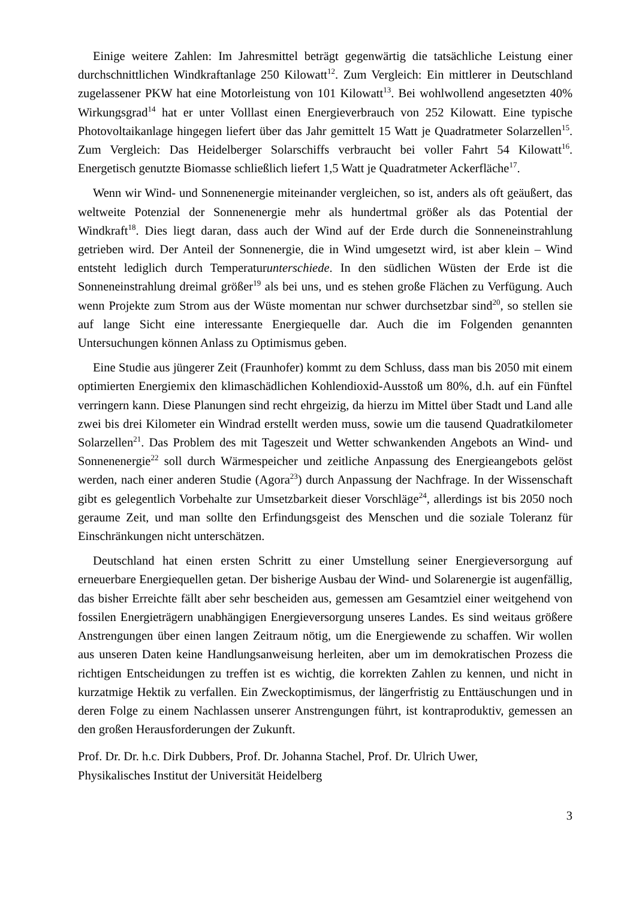Einige weitere Zahlen: Im Jahresmittel beträgt gegenwärtig die tatsächliche Leistung einer durchschnittlichen Windkraftanlage 250 Kilowatt<sup>12</sup>. Zum Vergleich: Ein mittlerer in Deutschland zugelassener PKW hat eine Motorleistung von 101 Kilowatt<sup>13</sup>. Bei wohlwollend angesetzten 40% Wirkungsgrad<sup>14</sup> hat er unter Volllast einen Energieverbrauch von 252 Kilowatt. Eine typische Photovoltaikanlage hingegen liefert über das Jahr gemittelt 15 Watt je Quadratmeter Solarzellen<sup>15</sup>. Zum Vergleich: Das Heidelberger Solarschiffs verbraucht bei voller Fahrt 54 Kilowatt<sup>16</sup>. Energetisch genutzte Biomasse schließlich liefert 1,5 Watt je Quadratmeter Ackerfläche<sup>17</sup>.
Wenn wir Wind- und Sonnenenergie miteinander vergleichen, so ist, anders als oft geäußert, das weltweite Potenzial der Sonnenenergie mehr als hundertmal größer als das Potential der Windkraft<sup>18</sup>. Dies liegt daran, dass auch der Wind auf der Erde durch die Sonneneinstrahlung getrieben wird. Der Anteil der Sonnenergie, die in Wind umgesetzt wird, ist aber klein – Wind entsteht lediglich durch Temperaturunterschiede. In den südlichen Wüsten der Erde ist die Sonneneinstrahlung dreimal größer<sup>19</sup> als bei uns, und es stehen große Flächen zu Verfügung. Auch wenn Projekte zum Strom aus der Wüste momentan nur schwer durchsetzbar sind<sup>20</sup>, so stellen sie auf lange Sicht eine interessante Energiequelle dar. Auch die im Folgenden genannten Untersuchungen können Anlass zu Optimismus geben.
Eine Studie aus jüngerer Zeit (Fraunhofer) kommt zu dem Schluss, dass man bis 2050 mit einem optimierten Energiemix den klimaschädlichen Kohlendioxid-Ausstoß um 80%, d.h. auf ein Fünftel verringern kann. Diese Planungen sind recht ehrgeizig, da hierzu im Mittel über Stadt und Land alle zwei bis drei Kilometer ein Windrad erstellt werden muss, sowie um die tausend Quadratkilometer Solarzellen<sup>21</sup>. Das Problem des mit Tageszeit und Wetter schwankenden Angebots an Wind- und Sonnenenergie<sup>22</sup> soll durch Wärmespeicher und zeitliche Anpassung des Energieangebots gelöst werden, nach einer anderen Studie (Agora<sup>23</sup>) durch Anpassung der Nachfrage. In der Wissenschaft gibt es gelegentlich Vorbehalte zur Umsetzbarkeit dieser Vorschläge<sup>24</sup>, allerdings ist bis 2050 noch geraume Zeit, und man sollte den Erfindungsgeist des Menschen und die soziale Toleranz für Einschränkungen nicht unterschätzen.
Deutschland hat einen ersten Schritt zu einer Umstellung seiner Energieversorgung auf erneuerbare Energiequellen getan. Der bisherige Ausbau der Wind- und Solarenergie ist augenfällig, das bisher Erreichte fällt aber sehr bescheiden aus, gemessen am Gesamtziel einer weitgehend von fossilen Energieträgern unabhängigen Energieversorgung unseres Landes. Es sind weitaus größere Anstrengungen über einen langen Zeitraum nötig, um die Energiewende zu schaffen. Wir wollen aus unseren Daten keine Handlungsanweisung herleiten, aber um im demokratischen Prozess die richtigen Entscheidungen zu treffen ist es wichtig, die korrekten Zahlen zu kennen, und nicht in kurzatmige Hektik zu verfallen. Ein Zweckoptimismus, der längerfristig zu Enttäuschungen und in deren Folge zu einem Nachlassen unserer Anstrengungen führt, ist kontraproduktiv, gemessen an den großen Herausforderungen der Zukunft.
Prof. Dr. Dr. h.c. Dirk Dubbers, Prof. Dr. Johanna Stachel, Prof. Dr. Ulrich Uwer,
Physikalisches Institut der Universität Heidelberg
3